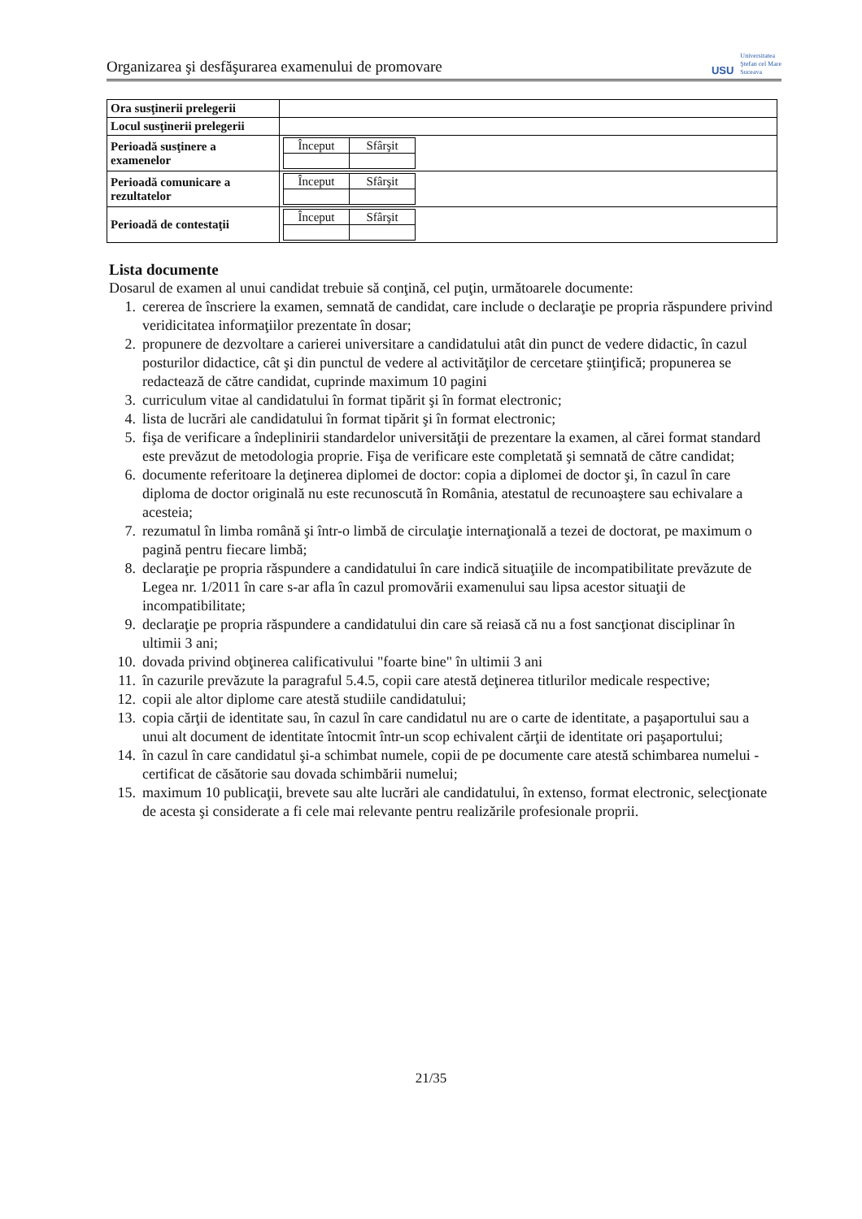Organizarea şi desfăşurarea examenului de promovare
USU
Universitatea
Ştefan cel Mare
Suceava
| Ora susţinerii prelegerii | |
| Locul susţinerii prelegerii | |
| Perioadă susţinere a examenelor | / Început / Sfârşit / |
| Perioadă comunicare a rezultatelor | / Început / Sfârşit / |
| Perioadă de contestaţii | / Început / Sfârşit / |
Lista documente
Dosarul de examen al unui candidat trebuie să conţină, cel puţin, următoarele documente:
1. cererea de înscriere la examen, semnată de candidat, care include o declaraţie pe propria răspundere privind veridicitatea informaţiilor prezentate în dosar;
2. propunere de dezvoltare a carierei universitare a candidatului atât din punct de vedere didactic, în cazul posturilor didactice, cât şi din punctul de vedere al activităţilor de cercetare ştiinţifică; propunerea se redactează de către candidat, cuprinde maximum 10 pagini
3. curriculum vitae al candidatului în format tipărit şi în format electronic;
4. lista de lucrări ale candidatului în format tipărit şi în format electronic;
5. fişa de verificare a îndeplinirii standardelor universităţii de prezentare la examen, al cărei format standard este prevăzut de metodologia proprie. Fişa de verificare este completată şi semnată de către candidat;
6. documente referitoare la deţinerea diplomei de doctor: copia a diplomei de doctor şi, în cazul în care diploma de doctor originală nu este recunoscută în România, atestatul de recunoaştere sau echivalare a acesteia;
7. rezumatul în limba română şi într-o limbă de circulaţie internaţională a tezei de doctorat, pe maximum o pagină pentru fiecare limbă;
8. declaraţie pe propria răspundere a candidatului în care indică situaţiile de incompatibilitate prevăzute de Legea nr. 1/2011 în care s-ar afla în cazul promovării examenului sau lipsa acestor situaţii de incompatibilitate;
9. declaraţie pe propria răspundere a candidatului din care să reiasă că nu a fost sancţionat disciplinar în ultimii 3 ani;
10. dovada privind obţinerea calificativului "foarte bine" în ultimii 3 ani
11. în cazurile prevăzute la paragraful 5.4.5, copii care atestă deţinerea titlurilor medicale respective;
12. copii ale altor diplome care atestă studiile candidatului;
13. copia cărţii de identitate sau, în cazul în care candidatul nu are o carte de identitate, a paşaportului sau a unui alt document de identitate întocmit într-un scop echivalent cărţii de identitate ori paşaportului;
14. în cazul în care candidatul şi-a schimbat numele, copii de pe documente care atestă schimbarea numelui - certificat de căsătorie sau dovada schimbării numelui;
15. maximum 10 publicaţii, brevete sau alte lucrări ale candidatului, în extenso, format electronic, selecţionate de acesta şi considerate a fi cele mai relevante pentru realizările profesionale proprii.
21/35